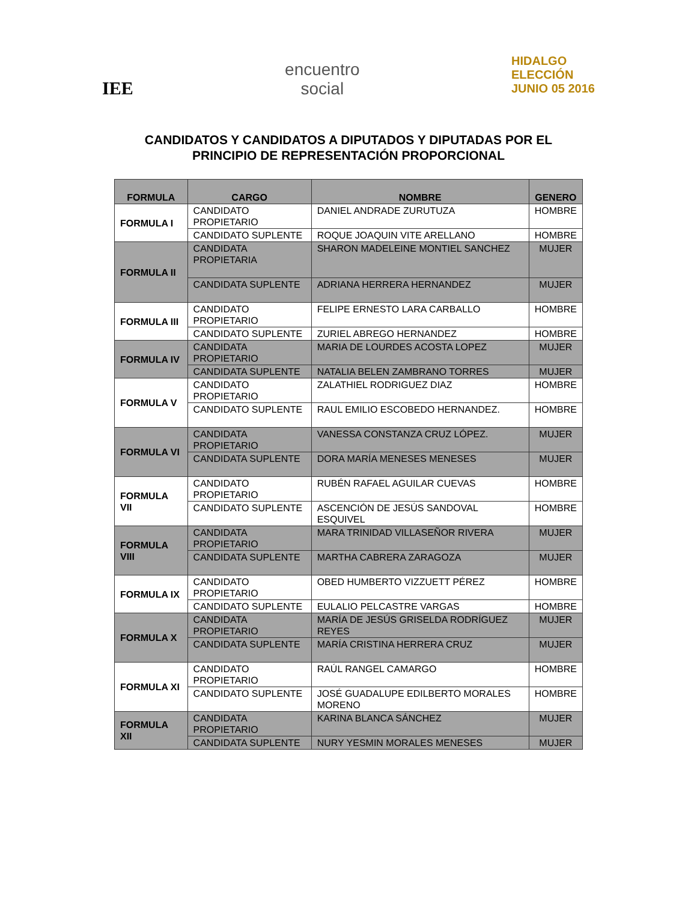IEE
encuentro
social
HIDALGO
ELECCIÓN
JUNIO 05 2016
CANDIDATOS Y CANDIDATOS A DIPUTADOS Y DIPUTADAS POR EL
PRINCIPIO DE REPRESENTACIÓN PROPORCIONAL
| FORMULA | CARGO | NOMBRE | GENERO |
| --- | --- | --- | --- |
| FORMULA I | CANDIDATO PROPIETARIO | DANIEL ANDRADE ZURUTUZA | HOMBRE |
| | CANDIDATO SUPLENTE | ROQUE JOAQUIN VITE ARELLANO | HOMBRE |
| FORMULA II | CANDIDATA PROPIETARIA | SHARON MADELEINE MONTIEL SANCHEZ | MUJER |
| | CANDIDATA SUPLENTE | ADRIANA HERRERA HERNANDEZ | MUJER |
| FORMULA III | CANDIDATO PROPIETARIO | FELIPE ERNESTO LARA CARBALLO | HOMBRE |
| | CANDIDATO SUPLENTE | ZURIEL ABREGO HERNANDEZ | HOMBRE |
| FORMULA IV | CANDIDATA PROPIETARIO | MARIA DE LOURDES ACOSTA LOPEZ | MUJER |
| | CANDIDATA SUPLENTE | NATALIA BELEN ZAMBRANO TORRES | MUJER |
| FORMULA V | CANDIDATO PROPIETARIO | ZALATHIEL RODRIGUEZ DIAZ | HOMBRE |
| | CANDIDATO SUPLENTE | RAUL EMILIO ESCOBEDO HERNANDEZ. | HOMBRE |
| FORMULA VI | CANDIDATA PROPIETARIO | VANESSA CONSTANZA CRUZ LÓPEZ. | MUJER |
| | CANDIDATA SUPLENTE | DORA MARÍA MENESES MENESES | MUJER |
| FORMULA VII | CANDIDATO PROPIETARIO | RUBÉN RAFAEL AGUILAR CUEVAS | HOMBRE |
| | CANDIDATO SUPLENTE | ASCENCIÓN DE JESÚS SANDOVAL ESQUIVEL | HOMBRE |
| FORMULA VIII | CANDIDATA PROPIETARIO | MARA TRINIDAD VILLASEÑOR RIVERA | MUJER |
| | CANDIDATA SUPLENTE | MARTHA CABRERA ZARAGOZA | MUJER |
| FORMULA IX | CANDIDATO PROPIETARIO | OBED HUMBERTO VIZZUETT PÉREZ | HOMBRE |
| | CANDIDATO SUPLENTE | EULALIO PELCASTRE VARGAS | HOMBRE |
| FORMULA X | CANDIDATA PROPIETARIO | MARÍA DE JESÚS GRISELDA RODRÍGUEZ REYES | MUJER |
| | CANDIDATA SUPLENTE | MARÍA CRISTINA HERRERA CRUZ | MUJER |
| FORMULA XI | CANDIDATO PROPIETARIO | RAÚL RANGEL CAMARGO | HOMBRE |
| | CANDIDATO SUPLENTE | JOSÉ GUADALUPE EDILBERTO MORALES MORENO | HOMBRE |
| FORMULA XII | CANDIDATA PROPIETARIO | KARINA BLANCA SÁNCHEZ | MUJER |
| | CANDIDATA SUPLENTE | NURY YESMIN MORALES MENESES | MUJER |